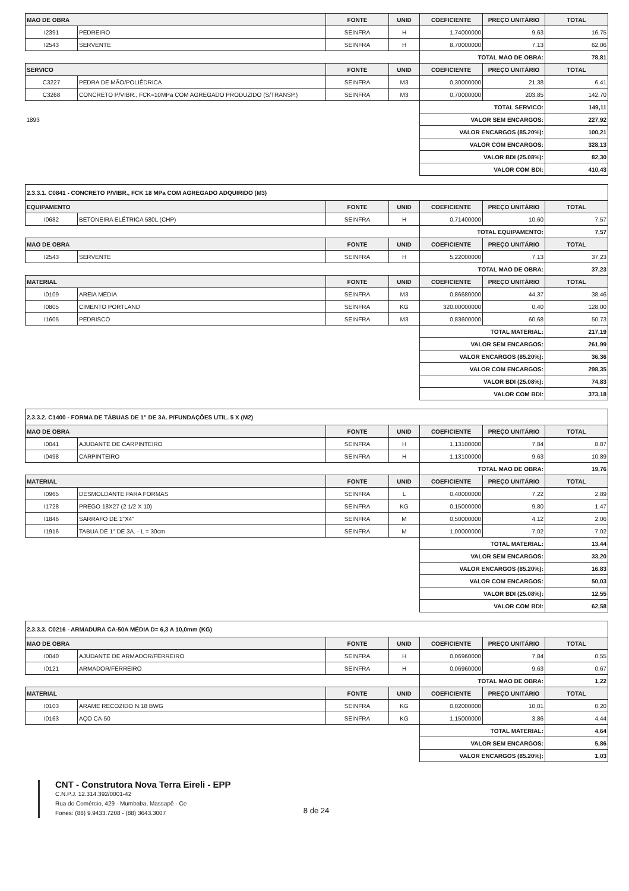| MAO DE OBRA | | FONTE | UNID | COEFICIENTE | PREÇO UNITÁRIO | TOTAL |
| --- | --- | --- | --- | --- | --- | --- |
| I2391 | PEDREIRO | SEINFRA | H | 1,74000000 | 9,63 | 16,75 |
| I2543 | SERVENTE | SEINFRA | H | 8,70000000 | 7,13 | 62,06 |
| | | | | TOTAL MAO DE OBRA: | | 78,81 |
| SERVICO | | FONTE | UNID | COEFICIENTE | PREÇO UNITÁRIO | TOTAL |
| C3227 | PEDRA DE MÃO/POLIÉDRICA | SEINFRA | M3 | 0,30000000 | 21,38 | 6,41 |
| C3268 | CONCRETO P/VIBR., FCK=10MPa COM AGREGADO PRODUZIDO (S/TRANSP.) | SEINFRA | M3 | 0,70000000 | 203,85 | 142,70 |
| | | | | TOTAL SERVICO: | | 149,11 |
| 1893 | | | | VALOR SEM ENCARGOS: | | 227,92 |
| | | | | VALOR ENCARGOS (85.20%): | | 100,21 |
| | | | | VALOR COM ENCARGOS: | | 328,13 |
| | | | | VALOR BDI (25.08%): | | 82,30 |
| | | | | VALOR COM BDI: | | 410,43 |
| 2.3.3.1. C0841 - CONCRETO P/VIBR., FCK 18 MPa COM AGREGADO ADQUIRIDO (M3) | | | | | | |
| EQUIPAMENTO | | FONTE | UNID | COEFICIENTE | PREÇO UNITÁRIO | TOTAL |
| I0682 | BETONEIRA ELÉTRICA 580L (CHP) | SEINFRA | H | 0,71400000 | 10,60 | 7,57 |
| | | | | TOTAL EQUIPAMENTO: | | 7,57 |
| MAO DE OBRA | | FONTE | UNID | COEFICIENTE | PREÇO UNITÁRIO | TOTAL |
| I2543 | SERVENTE | SEINFRA | H | 5,22000000 | 7,13 | 37,23 |
| | | | | TOTAL MAO DE OBRA: | | 37,23 |
| MATERIAL | | FONTE | UNID | COEFICIENTE | PREÇO UNITÁRIO | TOTAL |
| I0109 | AREIA MEDIA | SEINFRA | M3 | 0,86680000 | 44,37 | 38,46 |
| I0805 | CIMENTO PORTLAND | SEINFRA | KG | 320,00000000 | 0,40 | 128,00 |
| I1605 | PEDRISCO | SEINFRA | M3 | 0,83600000 | 60,68 | 50,73 |
| | | | | TOTAL MATERIAL: | | 217,19 |
| | | | | VALOR SEM ENCARGOS: | | 261,99 |
| | | | | VALOR ENCARGOS (85.20%): | | 36,36 |
| | | | | VALOR COM ENCARGOS: | | 298,35 |
| | | | | VALOR BDI (25.08%): | | 74,83 |
| | | | | VALOR COM BDI: | | 373,18 |
| 2.3.3.2. C1400 - FORMA DE TÁBUAS DE 1" DE 3A. P/FUNDAÇÕES UTIL. 5 X (M2) | | | | | | |
| MAO DE OBRA | | FONTE | UNID | COEFICIENTE | PREÇO UNITÁRIO | TOTAL |
| I0041 | AJUDANTE DE CARPINTEIRO | SEINFRA | H | 1,13100000 | 7,84 | 8,87 |
| I0498 | CARPINTEIRO | SEINFRA | H | 1,13100000 | 9,63 | 10,89 |
| | | | | TOTAL MAO DE OBRA: | | 19,76 |
| MATERIAL | | FONTE | UNID | COEFICIENTE | PREÇO UNITÁRIO | TOTAL |
| I0965 | DESMOLDANTE PARA FORMAS | SEINFRA | L | 0,40000000 | 7,22 | 2,89 |
| I1728 | PREGO 18X27 (2 1/2 X 10) | SEINFRA | KG | 0,15000000 | 9,80 | 1,47 |
| I1846 | SARRAFO DE 1"X4" | SEINFRA | M | 0,50000000 | 4,12 | 2,06 |
| I1916 | TABUA DE 1" DE 3A. - L = 30cm | SEINFRA | M | 1,00000000 | 7,02 | 7,02 |
| | | | | TOTAL MATERIAL: | | 13,44 |
| | | | | VALOR SEM ENCARGOS: | | 33,20 |
| | | | | VALOR ENCARGOS (85.20%): | | 16,83 |
| | | | | VALOR COM ENCARGOS: | | 50,03 |
| | | | | VALOR BDI (25.08%): | | 12,55 |
| | | | | VALOR COM BDI: | | 62,58 |
| 2.3.3.3. C0216 - ARMADURA CA-50A MÉDIA D= 6,3 A 10,0mm (KG) | | | | | | |
| MAO DE OBRA | | FONTE | UNID | COEFICIENTE | PREÇO UNITÁRIO | TOTAL |
| I0040 | AJUDANTE DE ARMADOR/FERREIRO | SEINFRA | H | 0,06960000 | 7,84 | 0,55 |
| I0121 | ARMADOR/FERREIRO | SEINFRA | H | 0,06960000 | 9,63 | 0,67 |
| | | | | TOTAL MAO DE OBRA: | | 1,22 |
| MATERIAL | | FONTE | UNID | COEFICIENTE | PREÇO UNITÁRIO | TOTAL |
| I0103 | ARAME RECOZIDO N.18 BWG | SEINFRA | KG | 0,02000000 | 10,01 | 0,20 |
| I0163 | AÇO CA-50 | SEINFRA | KG | 1,15000000 | 3,86 | 4,44 |
| | | | | TOTAL MATERIAL: | | 4,64 |
| | | | | VALOR SEM ENCARGOS: | | 5,86 |
| | | | | VALOR ENCARGOS (85.20%): | | 1,03 |
CNT - Construtora Nova Terra Eireli - EPP
C.N.P.J. 12.314.392/0001-42
Rua do Comércio, 429 - Mumbaba, Massapê - Ce
Fones: (88) 9.9433.7208 - (88) 3643.3007
8 de 24